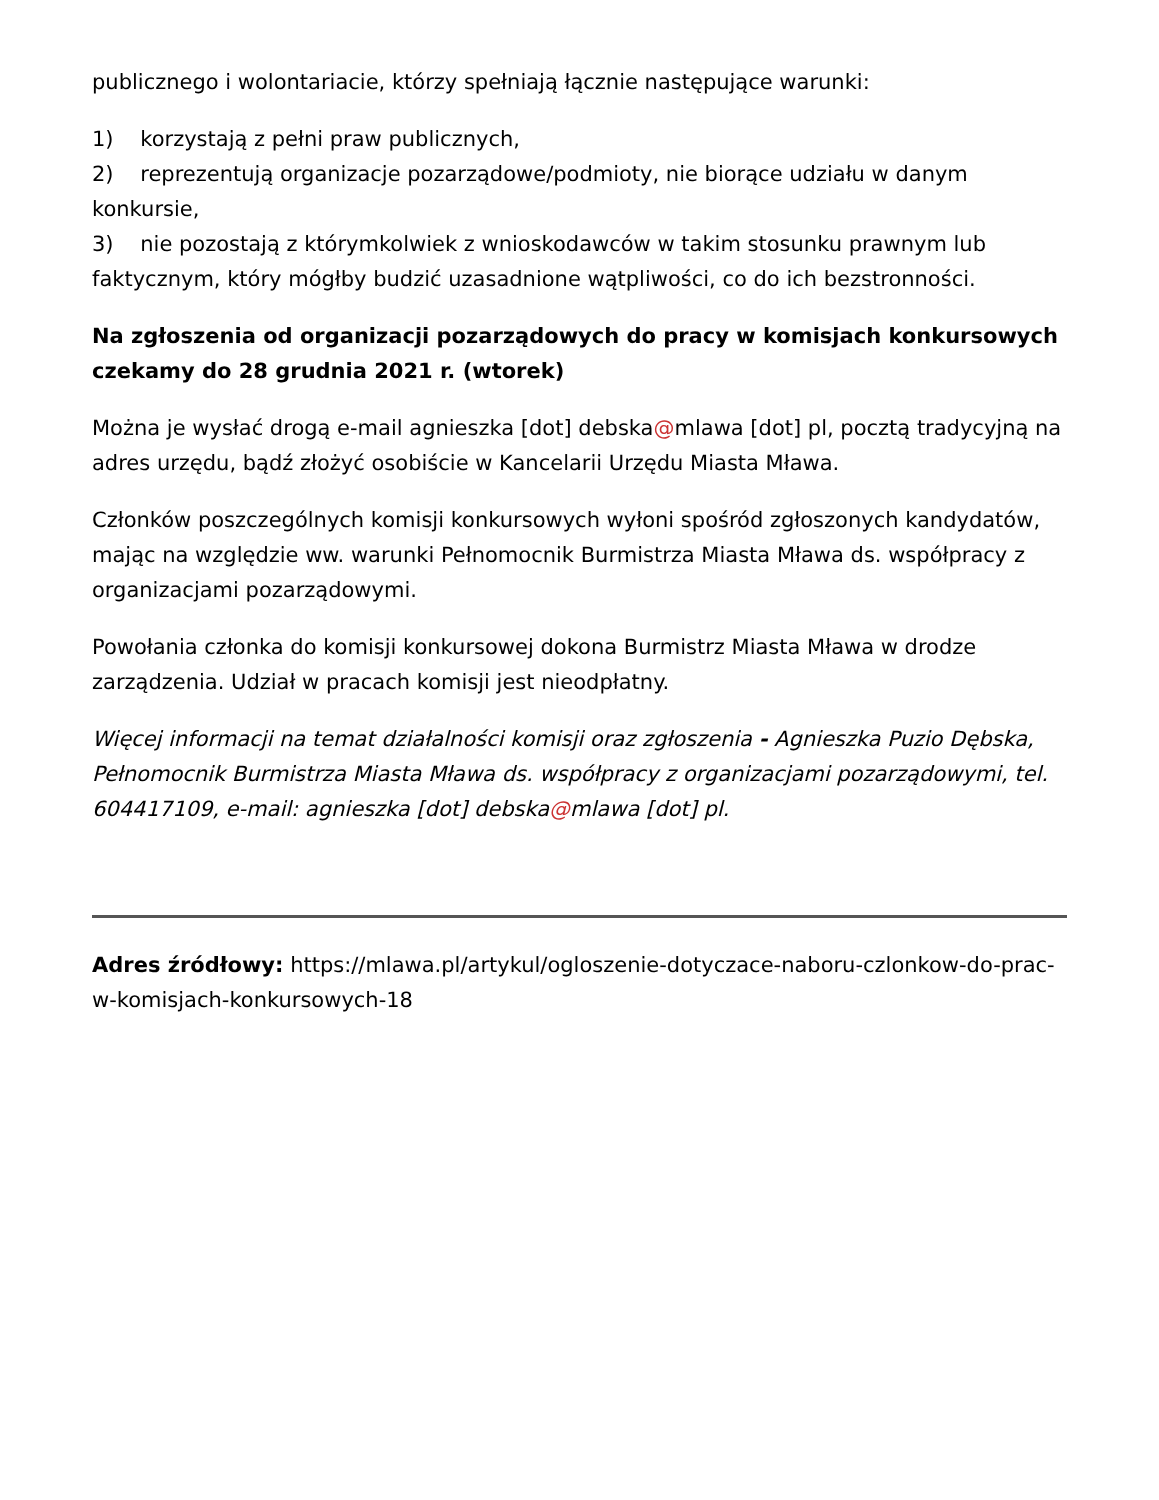publicznego i wolontariacie, którzy spełniają łącznie następujące warunki:
1) korzystają z pełni praw publicznych,
2) reprezentują organizacje pozarządowe/podmioty, nie biorące udziału w danym konkursie,
3) nie pozostają z którymkolwiek z wnioskodawców w takim stosunku prawnym lub faktycznym, który mógłby budzić uzasadnione wątpliwości, co do ich bezstronności.
Na zgłoszenia od organizacji pozarządowych do pracy w komisjach konkursowych czekamy do 28 grudnia 2021 r. (wtorek)
Można je wysłać drogą e-mail agnieszka [dot] debska@mlawa [dot] pl, pocztą tradycyjną na adres urzędu, bądź złożyć osobiście w Kancelarii Urzędu Miasta Mława.
Członków poszczególnych komisji konkursowych wyłoni spośród zgłoszonych kandydatów, mając na względzie ww. warunki Pełnomocnik Burmistrza Miasta Mława ds. współpracy z organizacjami pozarządowymi.
Powołania członka do komisji konkursowej dokona Burmistrz Miasta Mława w drodze zarządzenia. Udział w pracach komisji jest nieodpłatny.
Więcej informacji na temat działalności komisji oraz zgłoszenia - Agnieszka Puzio Dębska, Pełnomocnik Burmistrza Miasta Mława ds. współpracy z organizacjami pozarządowymi, tel. 604417109, e-mail: agnieszka [dot] debska@mlawa [dot] pl.
Adres źródłowy: https://mlawa.pl/artykul/ogloszenie-dotyczace-naboru-czlonkow-do-prac-w-komisjach-konkursowych-18